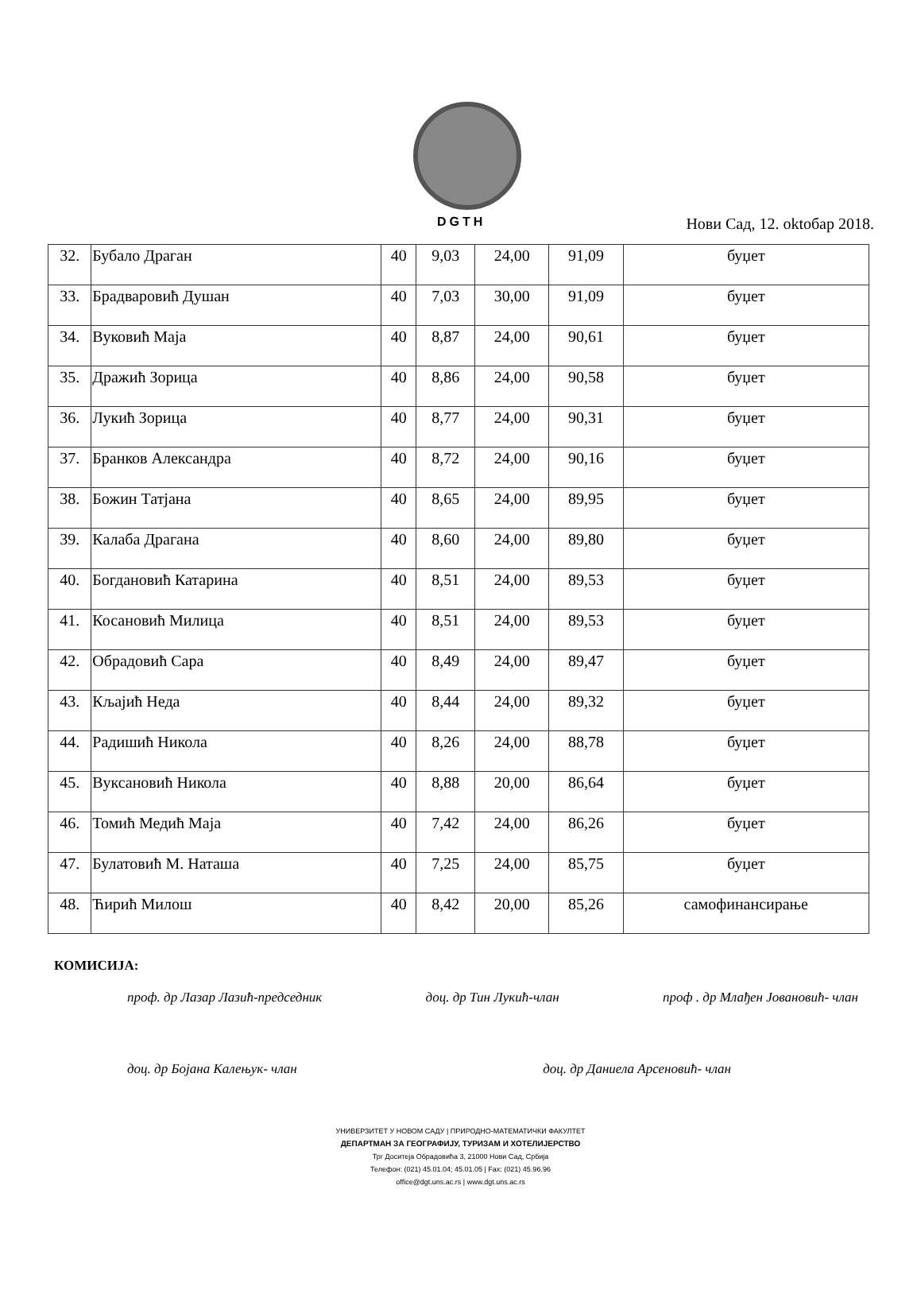DGTH Нови Сад, 12. oktoбар 2018.
| 32. | Бубало Драган | 40 | 9,03 | 24,00 | 91,09 | буџет |
| 33. | Брадваровић Душан | 40 | 7,03 | 30,00 | 91,09 | буџет |
| 34. | Вуковић Маја | 40 | 8,87 | 24,00 | 90,61 | буџет |
| 35. | Дражић Зорица | 40 | 8,86 | 24,00 | 90,58 | буџет |
| 36. | Лукић Зорица | 40 | 8,77 | 24,00 | 90,31 | буџет |
| 37. | Бранков Александра | 40 | 8,72 | 24,00 | 90,16 | буџет |
| 38. | Божин Татјана | 40 | 8,65 | 24,00 | 89,95 | буџет |
| 39. | Калаба Драгана | 40 | 8,60 | 24,00 | 89,80 | буџет |
| 40. | Богдановић Катарина | 40 | 8,51 | 24,00 | 89,53 | буџет |
| 41. | Косановић Милица | 40 | 8,51 | 24,00 | 89,53 | буџет |
| 42. | Обрадовић Сара | 40 | 8,49 | 24,00 | 89,47 | буџет |
| 43. | Кљајић Неда | 40 | 8,44 | 24,00 | 89,32 | буџет |
| 44. | Радишић Никола | 40 | 8,26 | 24,00 | 88,78 | буџет |
| 45. | Вуксановић Никола | 40 | 8,88 | 20,00 | 86,64 | буџет |
| 46. | Томић Медић Маја | 40 | 7,42 | 24,00 | 86,26 | буџет |
| 47. | Булатовић М. Наташа | 40 | 7,25 | 24,00 | 85,75 | буџет |
| 48. | Ћирић Милош | 40 | 8,42 | 20,00 | 85,26 | самофинансирање |
КОМИСИЈА:
проф. др Лазар Лазић-председник доц. др Тин Лукић-члан проф . др Млађен Јовановић- члан
доц. др Бојана Калењук- члан доц. др Даниела Арсеновић- члан
УНИВЕРЗИТЕТ У НОВОМ САДУ | ПРИРОДНО-МАТЕМАТИЧКИ ФАКУЛТЕТ
ДЕПАРТМАН ЗА ГЕОГРАФИЈУ, ТУРИЗАМ И ХОТЕЛИЈЕРСТВО
Трг Доситеја Обрадовића 3, 21000 Нови Сад, Србија
Телефон: (021) 45.01.04; 45.01.05 | Fax: (021) 45.96.96
office@dgt.uns.ac.rs | www.dgt.uns.ac.rs